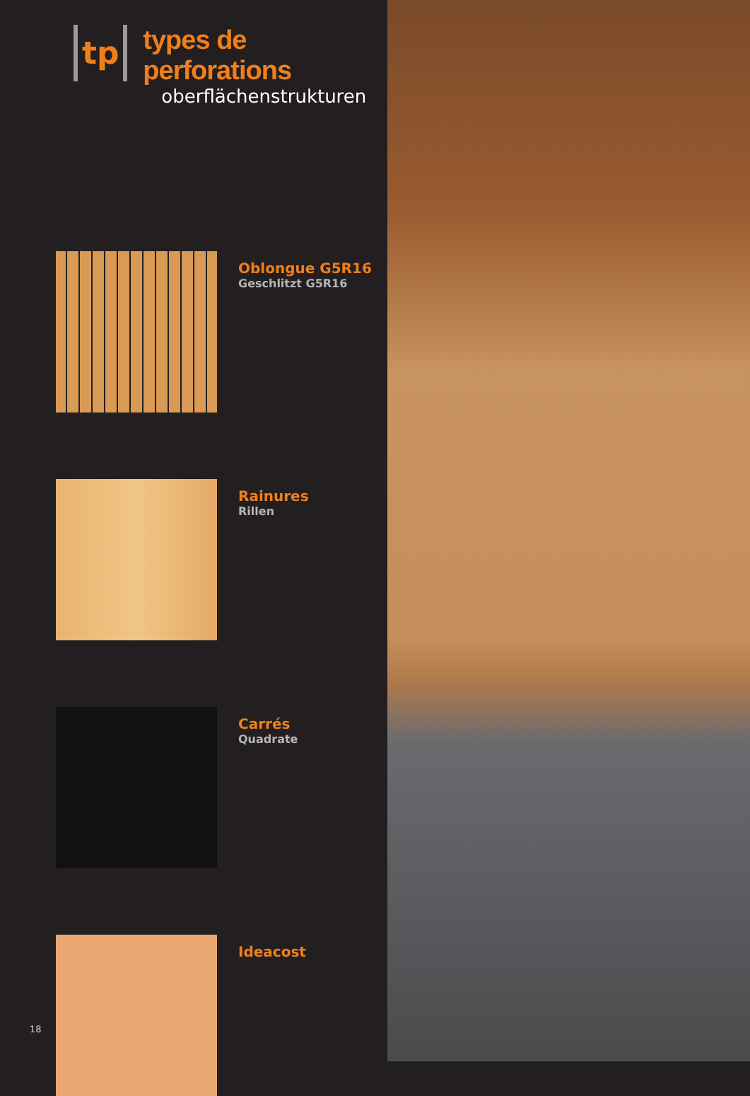tp
types de perforations
oberflächenstrukturen
Oblongue G5R16
Geschlitzt G5R16
Rainures
Rillen
Carrés
Quadrate
Ideacost
18